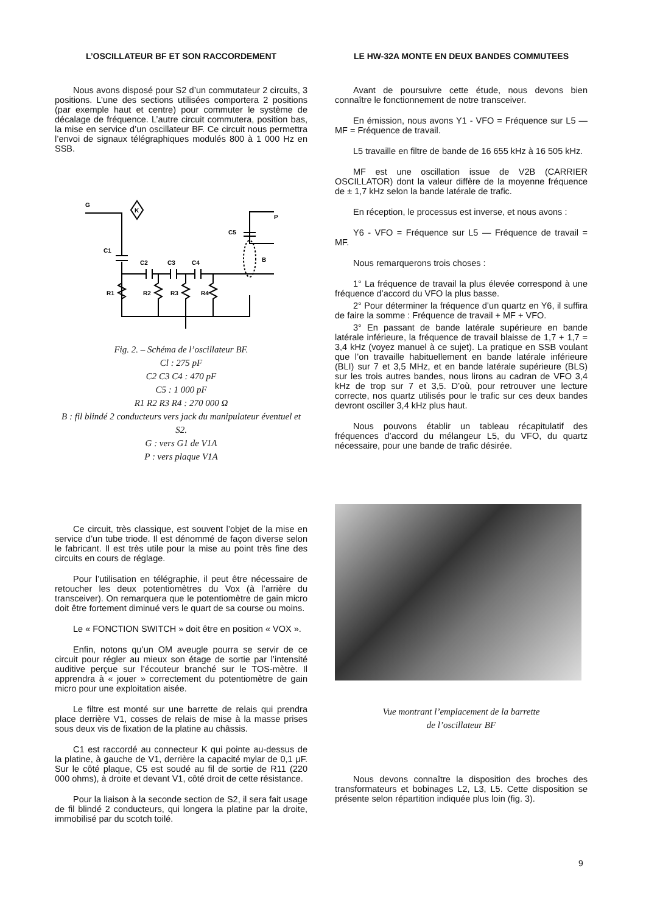L’OSCILLATEUR BF ET SON RACCORDEMENT
Nous avons disposé pour S2 d’un commutateur 2 circuits, 3 positions. L’une des sections utilisées comportera 2 positions (par exemple haut et centre) pour commuter le système de décalage de fréquence. L’autre circuit commutera, position bas, la mise en service d’un oscillateur BF. Ce circuit nous permettra l’envoi de signaux télégraphiques modulés 800 à 1 000 Hz en SSB.
G
K
C1
C2
C3
C4
C5
P
B
R1
R2
R3
R4
Fig. 2. – Schéma de l’oscillateur BF.
Cl : 275 pF
C2 C3 C4 : 470 pF
C5 : 1 000 pF
R1 R2 R3 R4 : 270 000 Ω
B : fil blindé 2 conducteurs vers jack du manipulateur éventuel et S2.
G : vers G1 de V1A
P : vers plaque V1A
Ce circuit, très classique, est souvent l’objet de la mise en service d’un tube triode. Il est dénommé de façon diverse selon le fabricant. Il est très utile pour la mise au point très fine des circuits en cours de réglage.
Pour l’utilisation en télégraphie, il peut être nécessaire de retoucher les deux potentiomètres du Vox (à l’arrière du transceiver). On remarquera que le potentiomètre de gain micro doit être fortement diminué vers le quart de sa course ou moins.
Le « FONCTION SWITCH » doit être en position « VOX ».
Enfin, notons qu’un OM aveugle pourra se servir de ce circuit pour régler au mieux son étage de sortie par l’intensité auditive perçue sur l’écouteur branché sur le TOS-mètre. Il apprendra à « jouer » correctement du potentiomètre de gain micro pour une exploitation aisée.
Le filtre est monté sur une barrette de relais qui prendra place derrière V1, cosses de relais de mise à la masse prises sous deux vis de fixation de la platine au châssis.
C1 est raccordé au connecteur K qui pointe au-dessus de la platine, à gauche de V1, derrière la capacité mylar de 0,1 μF. Sur le côté plaque, C5 est soudé au fil de sortie de R11 (220 000 ohms), à droite et devant V1, côté droit de cette résistance.
Pour la liaison à la seconde section de S2, il sera fait usage de fil blindé 2 conducteurs, qui longera la platine par la droite, immobilisé par du scotch toilé.
LE HW-32A MONTE EN DEUX BANDES COMMUTEES
Avant de poursuivre cette étude, nous devons bien connaître le fonctionnement de notre transceiver.
En émission, nous avons Y1 - VFO = Fréquence sur L5 — MF = Fréquence de travail.
L5 travaille en filtre de bande de 16 655 kHz à 16 505 kHz.
MF est une oscillation issue de V2B (CARRIER OSCILLATOR) dont la valeur diffère de la moyenne fréquence de ± 1,7 kHz selon la bande latérale de trafic.
En réception, le processus est inverse, et nous avons :
Y6 - VFO = Fréquence sur L5 — Fréquence de travail = MF.
Nous remarquerons trois choses :
1° La fréquence de travail la plus élevée correspond à une fréquence d’accord du VFO la plus basse.
2° Pour déterminer la fréquence d’un quartz en Y6, il suffira de faire la somme : Fréquence de travail + MF + VFO.
3° En passant de bande latérale supérieure en bande latérale inférieure, la fréquence de travail blaisse de 1,7 + 1,7 = 3,4 kHz (voyez manuel à ce sujet). La pratique en SSB voulant que l’on travaille habituellement en bande latérale inférieure (BLI) sur 7 et 3,5 MHz, et en bande latérale supérieure (BLS) sur les trois autres bandes, nous lirons au cadran de VFO 3,4 kHz de trop sur 7 et 3,5. D’où, pour retrouver une lecture correcte, nos quartz utilisés pour le trafic sur ces deux bandes devront osciller 3,4 kHz plus haut.
Nous pouvons établir un tableau récapitulatif des fréquences d’accord du mélangeur L5, du VFO, du quartz nécessaire, pour une bande de trafic désirée.
Vue montrant l’emplacement de la barrette
de l’oscillateur BF
Nous devons connaître la disposition des broches des transformateurs et bobinages L2, L3, L5. Cette disposition se présente selon répartition indiquée plus loin (fig. 3).
9